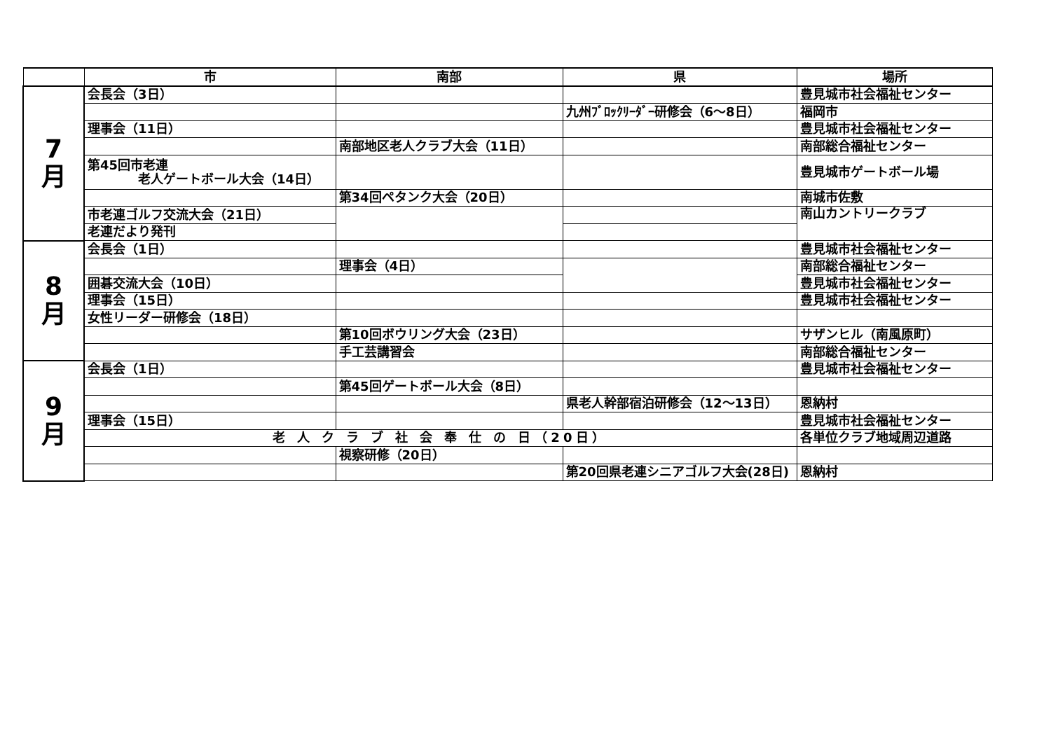| | 市 | 南部 | 県 | 場所 |
| --- | --- | --- | --- | --- |
| 7 月 | 会長会（3日） | | | 豊見城市社会福祉センター |
| | | | 九州ﾌﾞﾛｯｸﾘｰﾀﾞｰ研修会（6～8日） | 福岡市 |
| | 理事会（11日） | | | 豊見城市社会福祉センター |
| | | 南部地区老人クラブ大会（11日） | | 南部総合福祉センター |
| | 第45回市老連 老人ゲートボール大会（14日） | | | 豊見城市ゲートボール場 |
| | | 第34回ペタンク大会（20日） | | 南城市佐敷 |
| | 市老連ゴルフ交流大会（21日） | | | 南山カントリークラブ |
| | 老連だより発刊 | | | |
| 8 月 | 会長会（1日） | | | 豊見城市社会福祉センター |
| | | 理事会（4日） | | 南部総合福祉センター |
| | 囲碁交流大会（10日） | | | 豊見城市社会福祉センター |
| | 理事会（15日） | | | 豊見城市社会福祉センター |
| | 女性リーダー研修会（18日） | | | |
| | | 第10回ボウリング大会（23日） | | サザンヒル（南風原町） |
| | | 手工芸講習会 | | 南部総合福祉センター |
| 9 月 | 会長会（1日） | | | 豊見城市社会福祉センター |
| | | 第45回ゲートボール大会（8日） | | |
| | | | 県老人幹部宿泊研修会（12～13日） | 恩納村 |
| | 理事会（15日） | | | 豊見城市社会福祉センター |
| | 老 人 ク ラ ブ 社 会 奉 仕 の 日（20日） | | | 各単位クラブ地域周辺道路 |
| | | 視察研修（20日） | | |
| | | | 第20回県老連シニアゴルフ大会(28日) | 恩納村 |